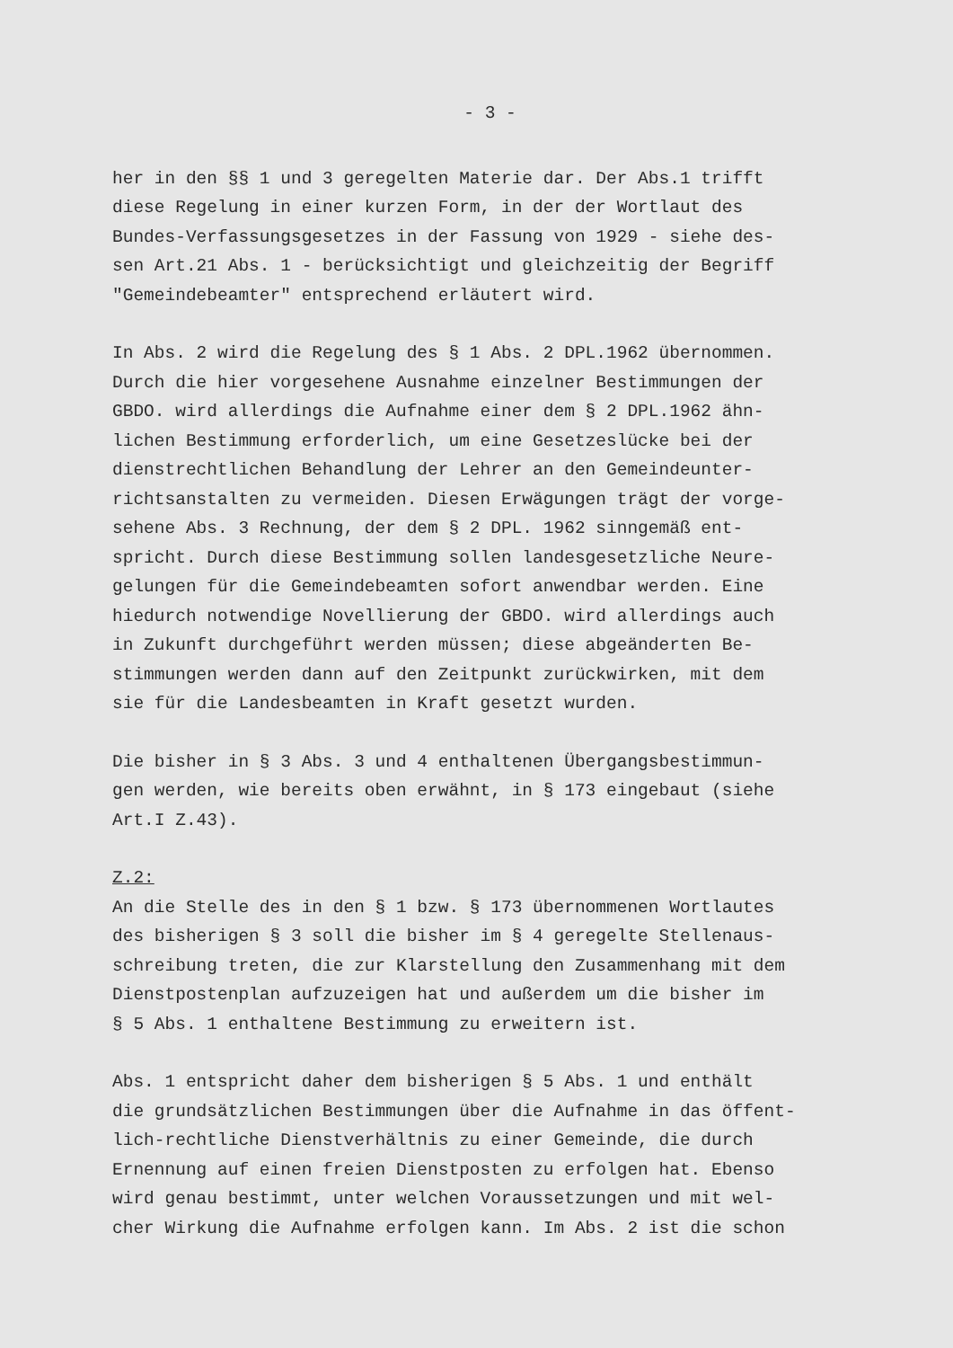- 3 -
her in den §§ 1 und 3 geregelten Materie dar. Der Abs.1 trifft diese Regelung in einer kurzen Form, in der der Wortlaut des Bundes-Verfassungsgesetzes in der Fassung von 1929 - siehe des- sen Art.21 Abs. 1 - berücksichtigt und gleichzeitig der Begriff "Gemeindebeamter" entsprechend erläutert wird.
In Abs. 2 wird die Regelung des § 1 Abs. 2 DPL.1962 übernommen. Durch die hier vorgesehene Ausnahme einzelner Bestimmungen der GBDO. wird allerdings die Aufnahme einer dem § 2 DPL.1962 ähn- lichen Bestimmung erforderlich, um eine Gesetzeslücke bei der dienstrechtlichen Behandlung der Lehrer an den Gemeindeunter- richtsanstalten zu vermeiden. Diesen Erwägungen trägt der vorge- sehene Abs. 3 Rechnung, der dem § 2 DPL. 1962 sinngemäß ent- spricht. Durch diese Bestimmung sollen landesgesetzliche Neure- gelungen für die Gemeindebeamten sofort anwendbar werden. Eine hiedurch notwendige Novellierung der GBDO. wird allerdings auch in Zukunft durchgeführt werden müssen; diese abgeänderten Be- stimmungen werden dann auf den Zeitpunkt zurückwirken, mit dem sie für die Landesbeamten in Kraft gesetzt wurden.
Die bisher in § 3 Abs. 3 und 4 enthaltenen Übergangsbestimmun- gen werden, wie bereits oben erwähnt, in § 173 eingebaut (siehe Art.I Z.43).
Z.2:
An die Stelle des in den § 1 bzw. § 173 übernommenen Wortlautes des bisherigen § 3 soll die bisher im § 4 geregelte Stellenaus- schreibung treten, die zur Klarstellung den Zusammenhang mit dem Dienstpostenplan aufzuzeigen hat und außerdem um die bisher im § 5 Abs. 1 enthaltene Bestimmung zu erweitern ist.
Abs. 1 entspricht daher dem bisherigen § 5 Abs. 1 und enthält die grundsätzlichen Bestimmungen über die Aufnahme in das öffent- lich-rechtliche Dienstverhältnis zu einer Gemeinde, die durch Ernennung auf einen freien Dienstposten zu erfolgen hat. Ebenso wird genau bestimmt, unter welchen Voraussetzungen und mit wel- cher Wirkung die Aufnahme erfolgen kann. Im Abs. 2 ist die schon